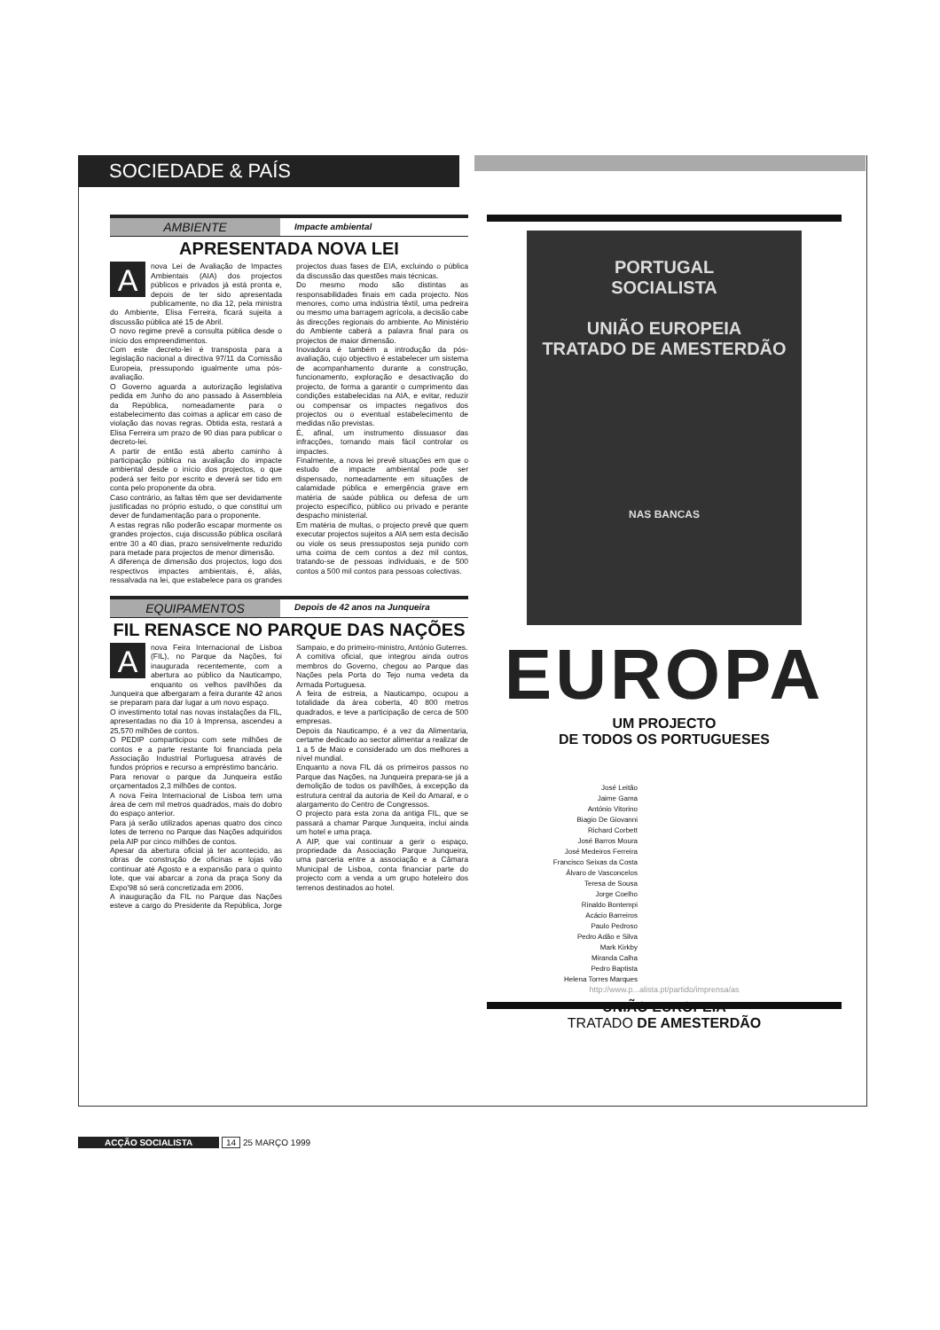SOCIEDADE & PAÍS
AMBIENTE
Impacte ambiental
APRESENTADA NOVA LEI
Anova Lei de Avaliação de Impactes Ambientais (AIA) dos projectos públicos e privados já está pronta e, depois de ter sido apresentada publicamente, no dia 12, pela ministra do Ambiente, Elisa Ferreira, ficará sujeita a discussão pública até 15 de Abril.
O novo regime prevê a consulta pública desde o início dos empreendimentos.
Com este decreto-lei é transposta para a legislação nacional a directiva 97/11 da Comissão Europeia, pressupondo igualmente uma pós-avaliação.
O Governo aguarda a autorização legislativa pedida em Junho do ano passado à Assembleia da República, nomeadamente para o estabelecimento das coimas a aplicar em caso de violação das novas regras. Obtida esta, restará a Elisa Ferreira um prazo de 90 dias para publicar o decreto-lei.
A partir de então está aberto caminho à participação pública na avaliação do impacte ambiental desde o início dos projectos, o que poderá ser feito por escrito e deverá ser tido em conta pelo proponente da obra.
Caso contrário, as faltas têm que ser devidamente justificadas no próprio estudo, o que constitui um dever de fundamentação para o proponente.
A estas regras não poderão escapar mormente os grandes projectos, cuja discussão pública oscilará entre 30 a 40 dias, prazo sensivelmente reduzido para metade para projectos de menor dimensão.
A diferença de dimensão dos projectos, logo dos respectivos impactes ambientais, é, aliás, ressalvada na lei, que estabelece para os grandes projectos duas fases de EIA, excluindo o pública da discussão das questões mais técnicas.
Do mesmo modo são distintas as responsabilidades finais em cada projecto. Nos menores, como uma indústria têxtil, uma pedreira ou mesmo uma barragem agrícola, a decisão cabe às direcções regionais do ambiente. Ao Ministério do Ambiente caberá a palavra final para os projectos de maior dimensão.
Inovadora é também a introdução da pós-avaliação, cujo objectivo é estabelecer um sistema de acompanhamento durante a construção, funcionamento, exploração e desactivação do projecto, de forma a garantir o cumprimento das condições estabelecidas na AIA, e evitar, reduzir ou compensar os impactes negativos dos projectos ou o eventual estabelecimento de medidas não previstas.
É, afinal, um instrumento dissuasor das infracções, tornando mais fácil controlar os impactes.
Finalmente, a nova lei prevê situações em que o estudo de impacte ambiental pode ser dispensado, nomeadamente em situações de calamidade pública e emergência grave em matéria de saúde pública ou defesa de um projecto específico, público ou privado e perante despacho ministerial.
Em matéria de multas, o projecto prevê que quem executar projectos sujeitos a AIA sem esta decisão ou viole os seus pressupostos seja punido com uma coima de cem contos a dez mil contos, tratando-se de pessoas individuais, e de 500 contos a 500 mil contos para pessoas colectivas.
EQUIPAMENTOS
Depois de 42 anos na Junqueira
FIL RENASCE NO PARQUE DAS NAÇÕES
Anova Feira Internacional de Lisboa (FIL), no Parque da Nações, foi inaugurada recentemente, com a abertura ao público da Nauticampo, enquanto os velhos pavilhões da Junqueira que albergaram a feira durante 42 anos se preparam para dar lugar a um novo espaço.
O investimento total nas novas instalações da FIL, apresentadas no dia 10 à Imprensa, ascendeu a 25,570 milhões de contos.
O PEDIP comparticipou com sete milhões de contos e a parte restante foi financiada pela Associação Industrial Portuguesa através de fundos próprios e recurso a empréstimo bancário.
Para renovar o parque da Junqueira estão orçamentados 2,3 milhões de contos.
A nova Feira Internacional de Lisboa tem uma área de cem mil metros quadrados, mais do dobro do espaço anterior.
Para já serão utilizados apenas quatro dos cinco lotes de terreno no Parque das Nações adquiridos pela AIP por cinco milhões de contos.
Apesar da abertura oficial já ter acontecido, as obras de construção de oficinas e lojas vão continuar até Agosto e a expansão para o quinto lote, que vai abarcar a zona da praça Sony da Expo'98 só será concretizada em 2006.
A inauguração da FIL no Parque das Nações esteve a cargo do Presidente da República, Jorge Sampaio, e do primeiro-ministro, António Guterres.
A comitiva oficial, que integrou ainda outros membros do Governo, chegou ao Parque das Nações pela Porta do Tejo numa vedeta da Armada Portuguesa.
A feira de estreia, a Nauticampo, ocupou a totalidade da área coberta, 40 800 metros quadrados, e teve a participação de cerca de 500 empresas.
Depois da Nauticampo, é a vez da Alimentaria, certame dedicado ao sector alimentar a realizar de 1 a 5 de Maio e considerado um dos melhores a nível mundial.
Enquanto a nova FIL dá os primeiros passos no Parque das Nações, na Junqueira prepara-se já a demolição de todos os pavilhões, à excepção da estrutura central da autoria de Keil do Amaral, e o alargamento do Centro de Congressos.
O projecto para esta zona da antiga FIL, que se passará a chamar Parque Junqueira, inclui ainda um hotel e uma praça.
A AIP, que vai continuar a gerir o espaço, propriedade da Associação Parque Junqueira, uma parceria entre a associação e a Câmara Municipal de Lisboa, conta financiar parte do projecto com a venda a um grupo hoteleiro dos terrenos destinados ao hotel.
PORTUGAL
SOCIALISTA
UNIÃO EUROPEIA
TRATADO DE AMESTERDÃO
NAS BANCAS
EUROPA
UM PROJECTO
DE TODOS OS PORTUGUESES
José Leitão
Jaime Gama
António Vitorino
Biagio De Giovanni
Richard Corbett
José Barros Moura
José Medeiros Ferreira
Francisco Seixas da Costa
Álvaro de Vasconcelos
Teresa de Sousa
Jorge Coelho
Rinaldo Bontempi
Acácio Barreiros
Paulo Pedroso
Pedro Adão e Silva
Mark Kirkby
Miranda Calha
Pedro Baptista
Helena Torres Marques
http://www.p...alista.pt/partido/imprensa/as
UNIÃO EUROPEIA
TRATADO DE AMESTERDÃO
ACÇÃO SOCIALISTA 14 25 MARÇO 1999